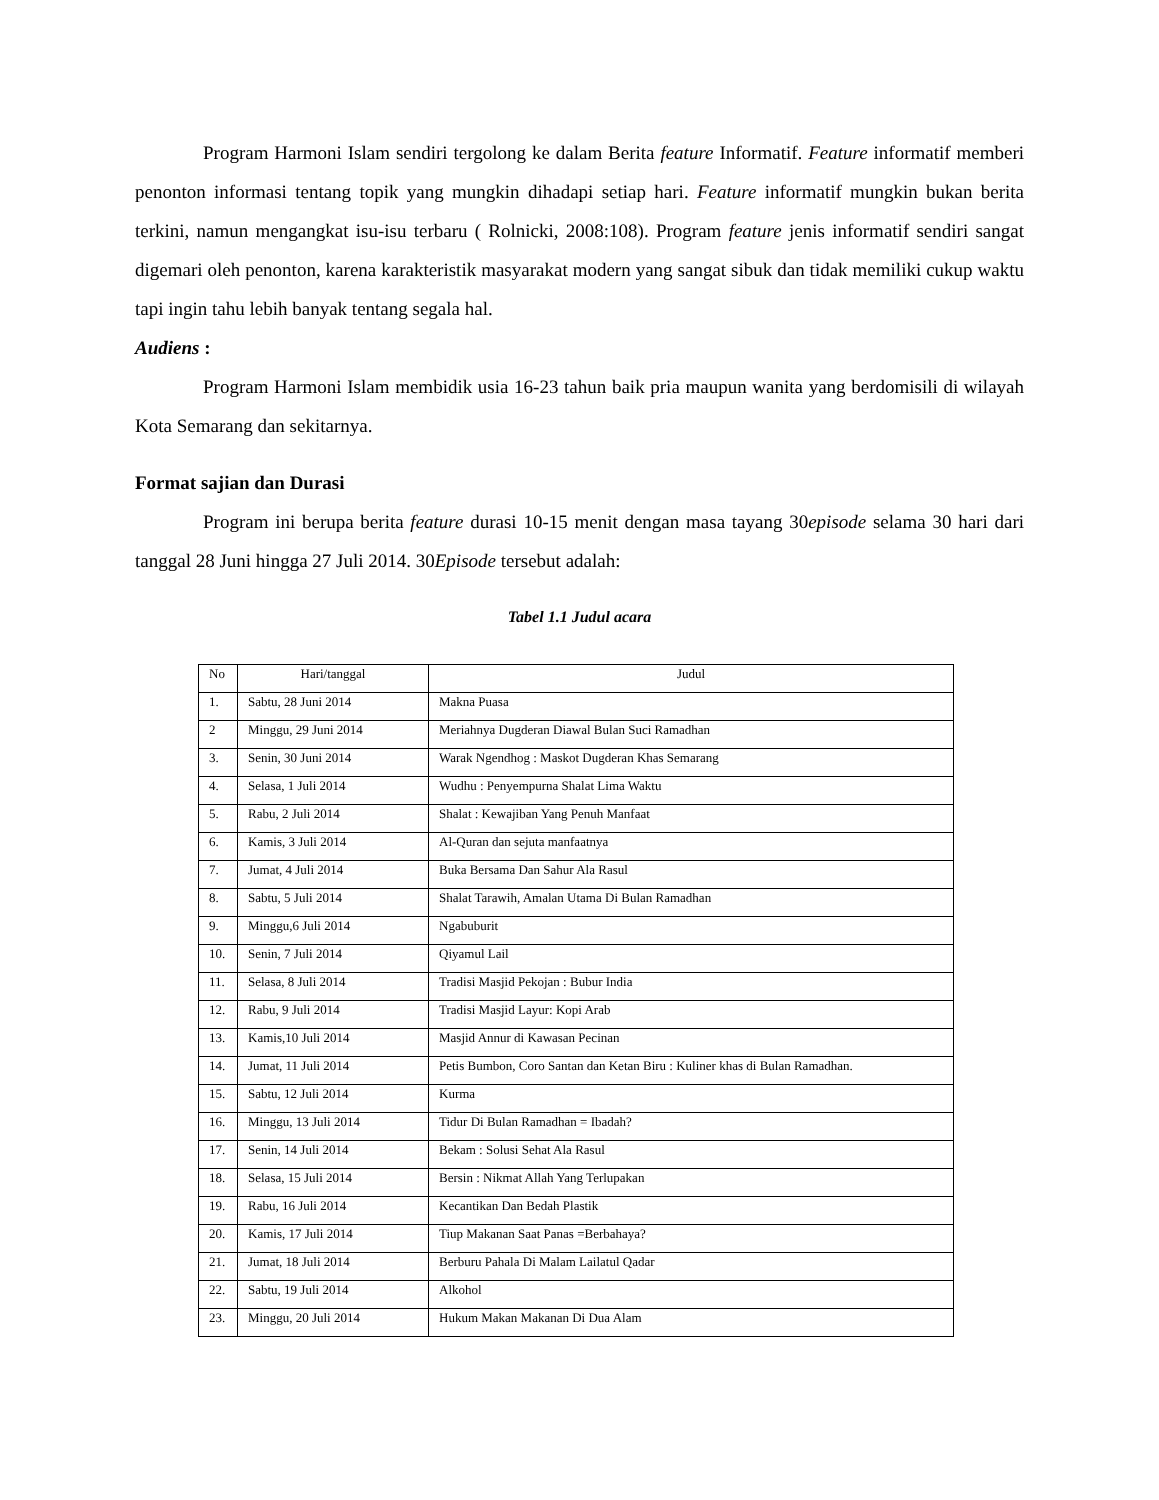Program Harmoni Islam sendiri tergolong ke dalam Berita feature Informatif. Feature informatif memberi penonton informasi tentang topik yang mungkin dihadapi setiap hari. Feature informatif mungkin bukan berita terkini, namun mengangkat isu-isu terbaru ( Rolnicki, 2008:108). Program feature jenis informatif sendiri sangat digemari oleh penonton, karena karakteristik masyarakat modern yang sangat sibuk dan tidak memiliki cukup waktu tapi ingin tahu lebih banyak tentang segala hal.
Audiens :
Program Harmoni Islam membidik usia 16-23 tahun baik pria maupun wanita yang berdomisili di wilayah Kota Semarang dan sekitarnya.
Format sajian dan Durasi
Program ini berupa berita feature durasi 10-15 menit dengan masa tayang 30episode selama 30 hari dari tanggal 28 Juni hingga 27 Juli 2014. 30Episode tersebut adalah:
Tabel 1.1 Judul acara
| No | Hari/tanggal | Judul |
| 1. | Sabtu, 28 Juni 2014 | Makna Puasa |
| 2 | Minggu, 29 Juni 2014 | Meriahnya Dugderan Diawal Bulan Suci Ramadhan |
| 3. | Senin, 30 Juni 2014 | Warak Ngendhog : Maskot Dugderan Khas Semarang |
| 4. | Selasa, 1 Juli 2014 | Wudhu : Penyempurna Shalat Lima Waktu |
| 5. | Rabu, 2 Juli 2014 | Shalat : Kewajiban Yang Penuh Manfaat |
| 6. | Kamis, 3 Juli 2014 | Al-Quran dan sejuta manfaatnya |
| 7. | Jumat, 4 Juli 2014 | Buka Bersama Dan Sahur Ala Rasul |
| 8. | Sabtu, 5 Juli 2014 | Shalat Tarawih, Amalan Utama Di Bulan Ramadhan |
| 9. | Minggu,6 Juli 2014 | Ngabuburit |
| 10. | Senin, 7 Juli 2014 | Qiyamul Lail |
| 11. | Selasa, 8 Juli 2014 | Tradisi Masjid Pekojan : Bubur India |
| 12. | Rabu, 9 Juli 2014 | Tradisi Masjid Layur: Kopi Arab |
| 13. | Kamis,10 Juli 2014 | Masjid Annur di Kawasan Pecinan |
| 14. | Jumat, 11 Juli 2014 | Petis Bumbon, Coro Santan dan Ketan Biru : Kuliner khas di Bulan Ramadhan. |
| 15. | Sabtu, 12 Juli 2014 | Kurma |
| 16. | Minggu, 13 Juli 2014 | Tidur Di Bulan Ramadhan = Ibadah? |
| 17. | Senin, 14 Juli 2014 | Bekam : Solusi Sehat Ala Rasul |
| 18. | Selasa, 15 Juli 2014 | Bersin : Nikmat Allah Yang Terlupakan |
| 19. | Rabu, 16 Juli 2014 | Kecantikan Dan Bedah Plastik |
| 20. | Kamis, 17 Juli 2014 | Tiup Makanan Saat Panas =Berbahaya? |
| 21. | Jumat, 18 Juli 2014 | Berburu Pahala Di Malam Lailatul Qadar |
| 22. | Sabtu, 19 Juli 2014 | Alkohol |
| 23. | Minggu, 20 Juli 2014 | Hukum Makan Makanan Di Dua Alam |